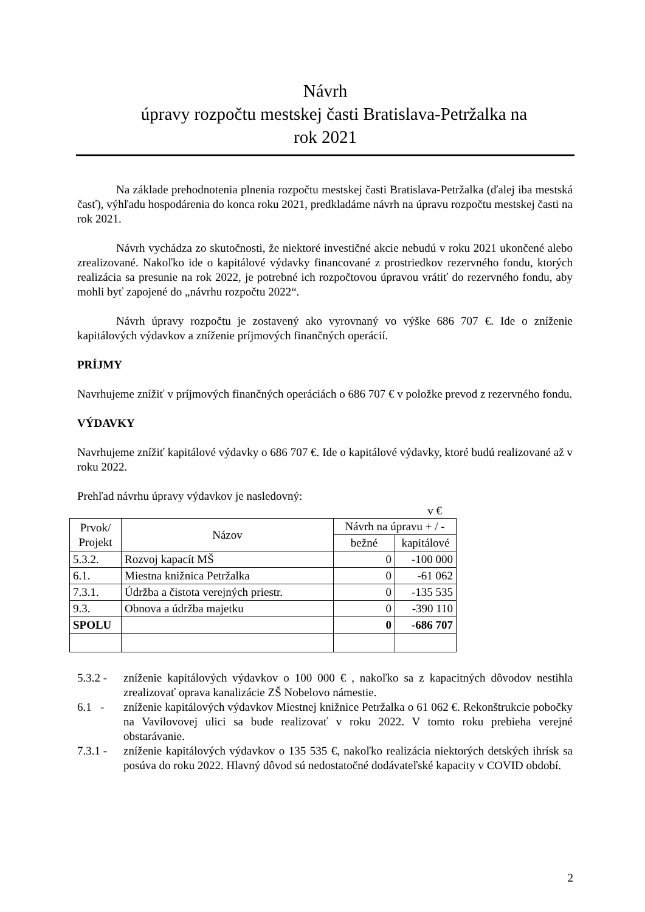Návrh
úpravy rozpočtu mestskej časti Bratislava-Petržalka na
rok 2021
Na základe prehodnotenia plnenia rozpočtu mestskej časti Bratislava-Petržalka (ďalej iba mestská časť), výhľadu hospodárenia do konca roku 2021, predkladáme návrh na úpravu rozpočtu mestskej časti na rok 2021.
Návrh vychádza zo skutočnosti, že niektoré investičné akcie nebudú v roku 2021 ukončené alebo zrealizované. Nakoľko ide o kapitálové výdavky financované z prostriedkov rezervného fondu, ktorých realizácia sa presunie na rok 2022, je potrebné ich rozpočtovou úpravou vrátiť do rezervného fondu, aby mohli byť zapojené do „návrhu rozpočtu 2022“.
Návrh úpravy rozpočtu je zostavený ako vyrovnaný vo výške 686 707 €. Ide o zníženie kapitálových výdavkov a zníženie príjmových finančných operácií.
PRÍJMY
Navrhujeme znížiť v príjmových finančných operáciách o 686 707 € v položke prevod z rezervného fondu.
VÝDAVKY
Navrhujeme znížiť kapitálové výdavky o 686 707 €. Ide o kapitálové výdavky, ktoré budú realizované až v roku 2022.
Prehľad návrhu úpravy výdavkov je nasledovný:
v €
| Prvok/ Projekt | Názov | Návrh na úpravu + / - | |
| --- | --- | --- | --- |
| | | bežné | kapitálové |
| 5.3.2. | Rozvoj kapacít MŠ | 0 | -100 000 |
| 6.1. | Miestna knižnica Petržalka | 0 | -61 062 |
| 7.3.1. | Údržba a čistota verejných priestr. | 0 | -135 535 |
| 9.3. | Obnova a údržba majetku | 0 | -390 110 |
| SPOLU | | 0 | -686 707 |
5.3.2 - zníženie kapitálových výdavkov o 100 000 € , nakoľko sa z kapacitných dôvodov nestihla zrealizovať oprava kanalizácie ZŠ Nobelovo námestie.
6.1 - zníženie kapitálových výdavkov Miestnej knižnice Petržalka o 61 062 €. Rekonštrukcie pobočky na Vavilovovej ulici sa bude realizovať v roku 2022. V tomto roku prebieha verejné obstarávanie.
7.3.1 - zníženie kapitálových výdavkov o 135 535 €, nakoľko realizácia niektorých detských ihrísk sa posúva do roku 2022. Hlavný dôvod sú nedostatočné dodávateľské kapacity v COVID období.
2